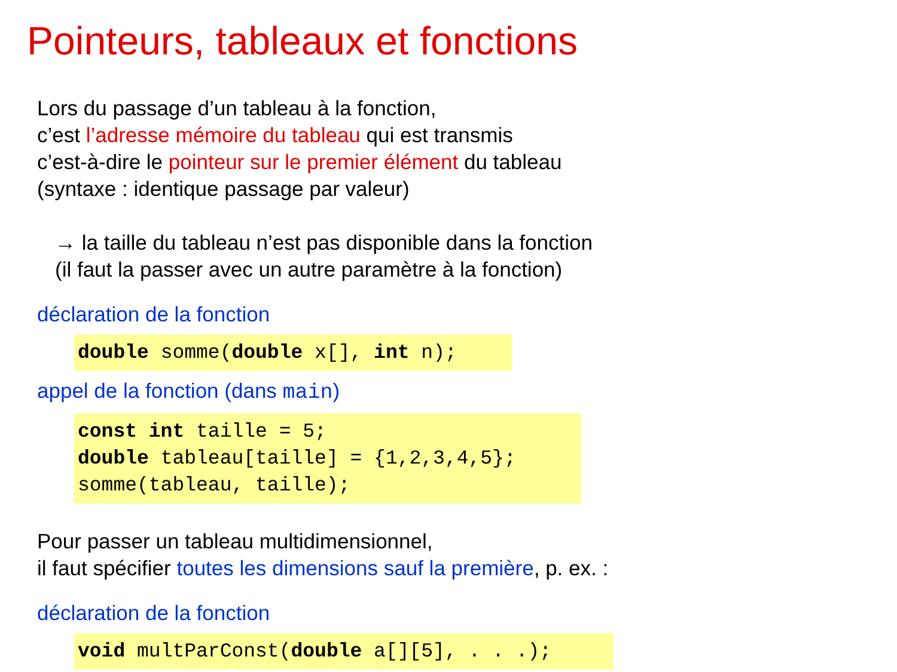Pointeurs, tableaux et fonctions
Lors du passage d’un tableau à la fonction,
c’est l’adresse mémoire du tableau qui est transmis
c’est-à-dire le pointeur sur le premier élément du tableau
(syntaxe : identique passage par valeur)
→ la taille du tableau n’est pas disponible dans la fonction
(il faut la passer avec un autre paramètre à la fonction)
déclaration de la fonction
double somme(double x[], int n);
appel de la fonction (dans main)
const int taille = 5; double tableau[taille] = {1,2,3,4,5}; somme(tableau, taille);
Pour passer un tableau multidimensionnel,
il faut spécifier toutes les dimensions sauf la première, p. ex. :
déclaration de la fonction
void multParConst(double a[][5], . . .);